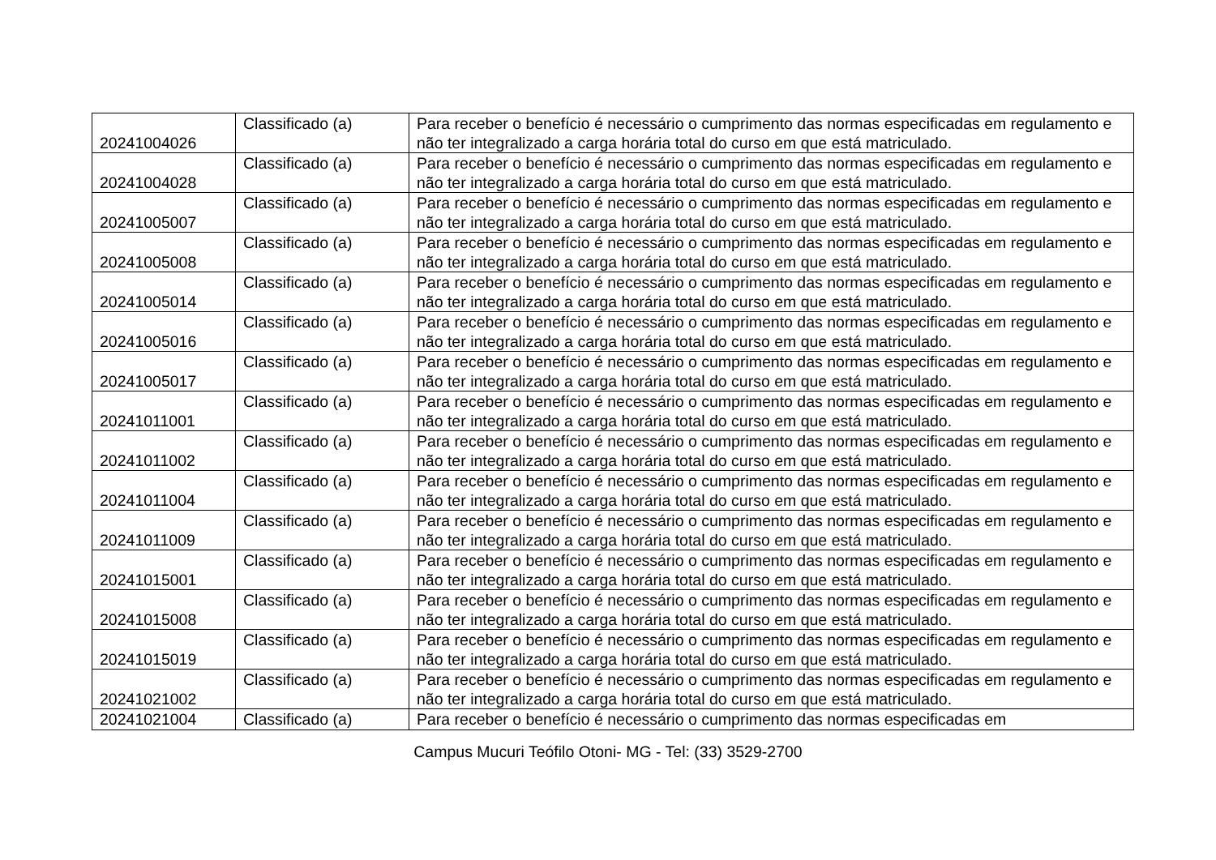| 20241004026 | Classificado (a) | Para receber o benefício é necessário o cumprimento das normas especificadas em regulamento e não ter integralizado a carga horária total do curso em que está matriculado. |
| 20241004028 | Classificado (a) | Para receber o benefício é necessário o cumprimento das normas especificadas em regulamento e não ter integralizado a carga horária total do curso em que está matriculado. |
| 20241005007 | Classificado (a) | Para receber o benefício é necessário o cumprimento das normas especificadas em regulamento e não ter integralizado a carga horária total do curso em que está matriculado. |
| 20241005008 | Classificado (a) | Para receber o benefício é necessário o cumprimento das normas especificadas em regulamento e não ter integralizado a carga horária total do curso em que está matriculado. |
| 20241005014 | Classificado (a) | Para receber o benefício é necessário o cumprimento das normas especificadas em regulamento e não ter integralizado a carga horária total do curso em que está matriculado. |
| 20241005016 | Classificado (a) | Para receber o benefício é necessário o cumprimento das normas especificadas em regulamento e não ter integralizado a carga horária total do curso em que está matriculado. |
| 20241005017 | Classificado (a) | Para receber o benefício é necessário o cumprimento das normas especificadas em regulamento e não ter integralizado a carga horária total do curso em que está matriculado. |
| 20241011001 | Classificado (a) | Para receber o benefício é necessário o cumprimento das normas especificadas em regulamento e não ter integralizado a carga horária total do curso em que está matriculado. |
| 20241011002 | Classificado (a) | Para receber o benefício é necessário o cumprimento das normas especificadas em regulamento e não ter integralizado a carga horária total do curso em que está matriculado. |
| 20241011004 | Classificado (a) | Para receber o benefício é necessário o cumprimento das normas especificadas em regulamento e não ter integralizado a carga horária total do curso em que está matriculado. |
| 20241011009 | Classificado (a) | Para receber o benefício é necessário o cumprimento das normas especificadas em regulamento e não ter integralizado a carga horária total do curso em que está matriculado. |
| 20241015001 | Classificado (a) | Para receber o benefício é necessário o cumprimento das normas especificadas em regulamento e não ter integralizado a carga horária total do curso em que está matriculado. |
| 20241015008 | Classificado (a) | Para receber o benefício é necessário o cumprimento das normas especificadas em regulamento e não ter integralizado a carga horária total do curso em que está matriculado. |
| 20241015019 | Classificado (a) | Para receber o benefício é necessário o cumprimento das normas especificadas em regulamento e não ter integralizado a carga horária total do curso em que está matriculado. |
| 20241021002 | Classificado (a) | Para receber o benefício é necessário o cumprimento das normas especificadas em regulamento e não ter integralizado a carga horária total do curso em que está matriculado. |
| 20241021004 | Classificado (a) | Para receber o benefício é necessário o cumprimento das normas especificadas em |
Campus Mucuri Teófilo Otoni- MG - Tel: (33) 3529-2700